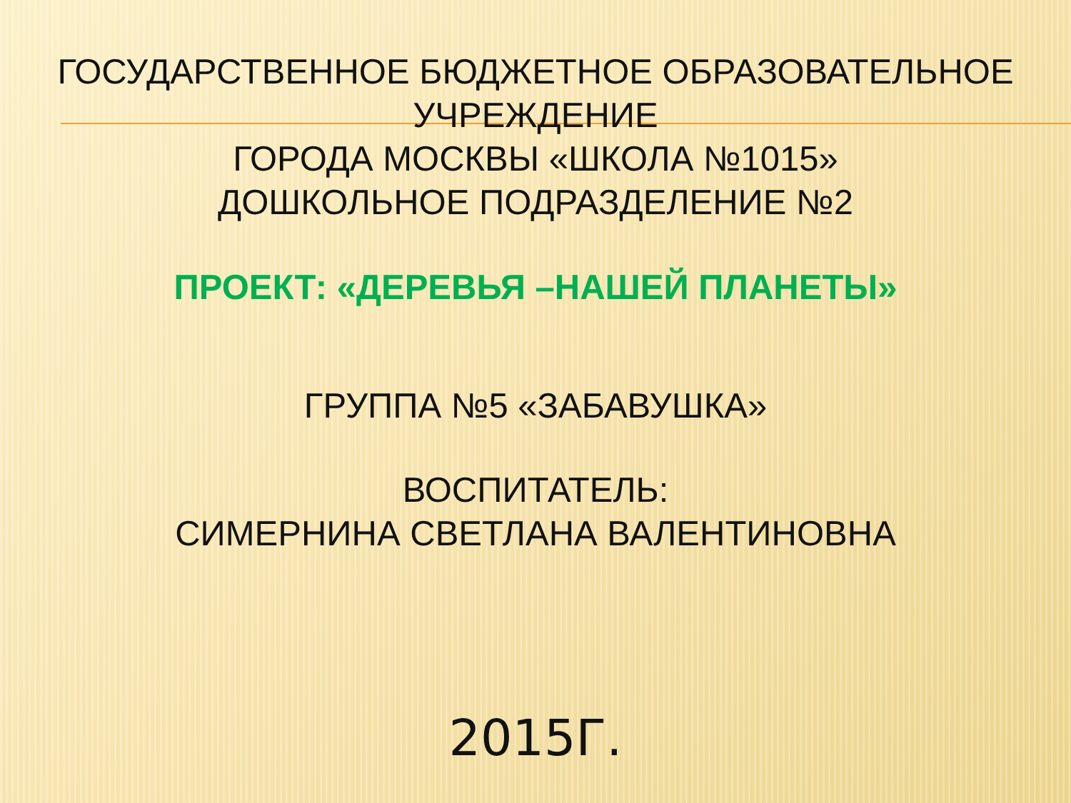ГОСУДАРСТВЕННОЕ БЮДЖЕТНОЕ ОБРАЗОВАТЕЛЬНОЕ
УЧРЕЖДЕНИЕ
ГОРОДА МОСКВЫ «ШКОЛА №1015»
ДОШКОЛЬНОЕ ПОДРАЗДЕЛЕНИЕ №2
ПРОЕКТ: «ДЕРЕВЬЯ –НАШЕЙ ПЛАНЕТЫ»
ГРУППА №5 «ЗАБАВУШКА»
ВОСПИТАТЕЛЬ:
СИМЕРНИНА СВЕТЛАНА ВАЛЕНТИНОВНА
2015Г.